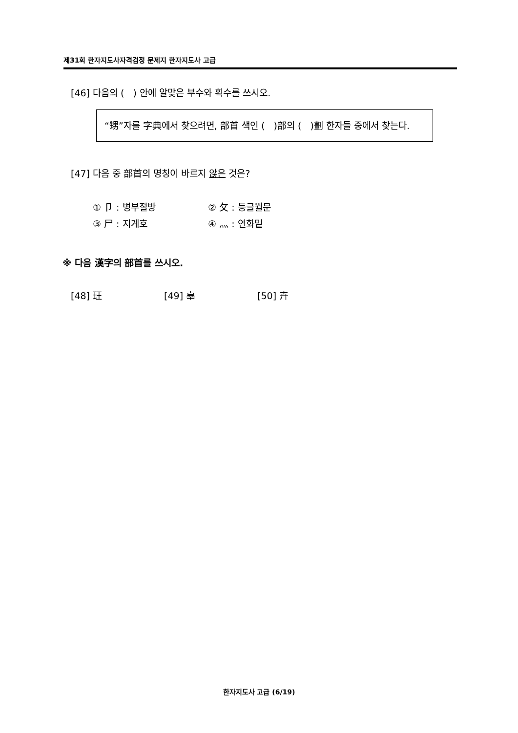제31회 한자지도사자격검정 문제지 한자지도사 고급
[46] 다음의 ( ) 안에 알맞은 부수와 획수를 쓰시오.
“甥”자를 字典에서 찾으려면, 部首 색인 ( )部의 ( )劃 한자들 중에서 찾는다.
[47] 다음 중 部首의 명칭이 바르지 않은 것은?
① 卩 : 병부절방 ② 攵 : 등글월문
③ 尸 : 지게호 ④ 灬 : 연화밑
※ 다음 漢字의 部首를 쓰시오.
[48] 玨 [49] 辜 [50] 卉
한자지도사 고급 (6/19)